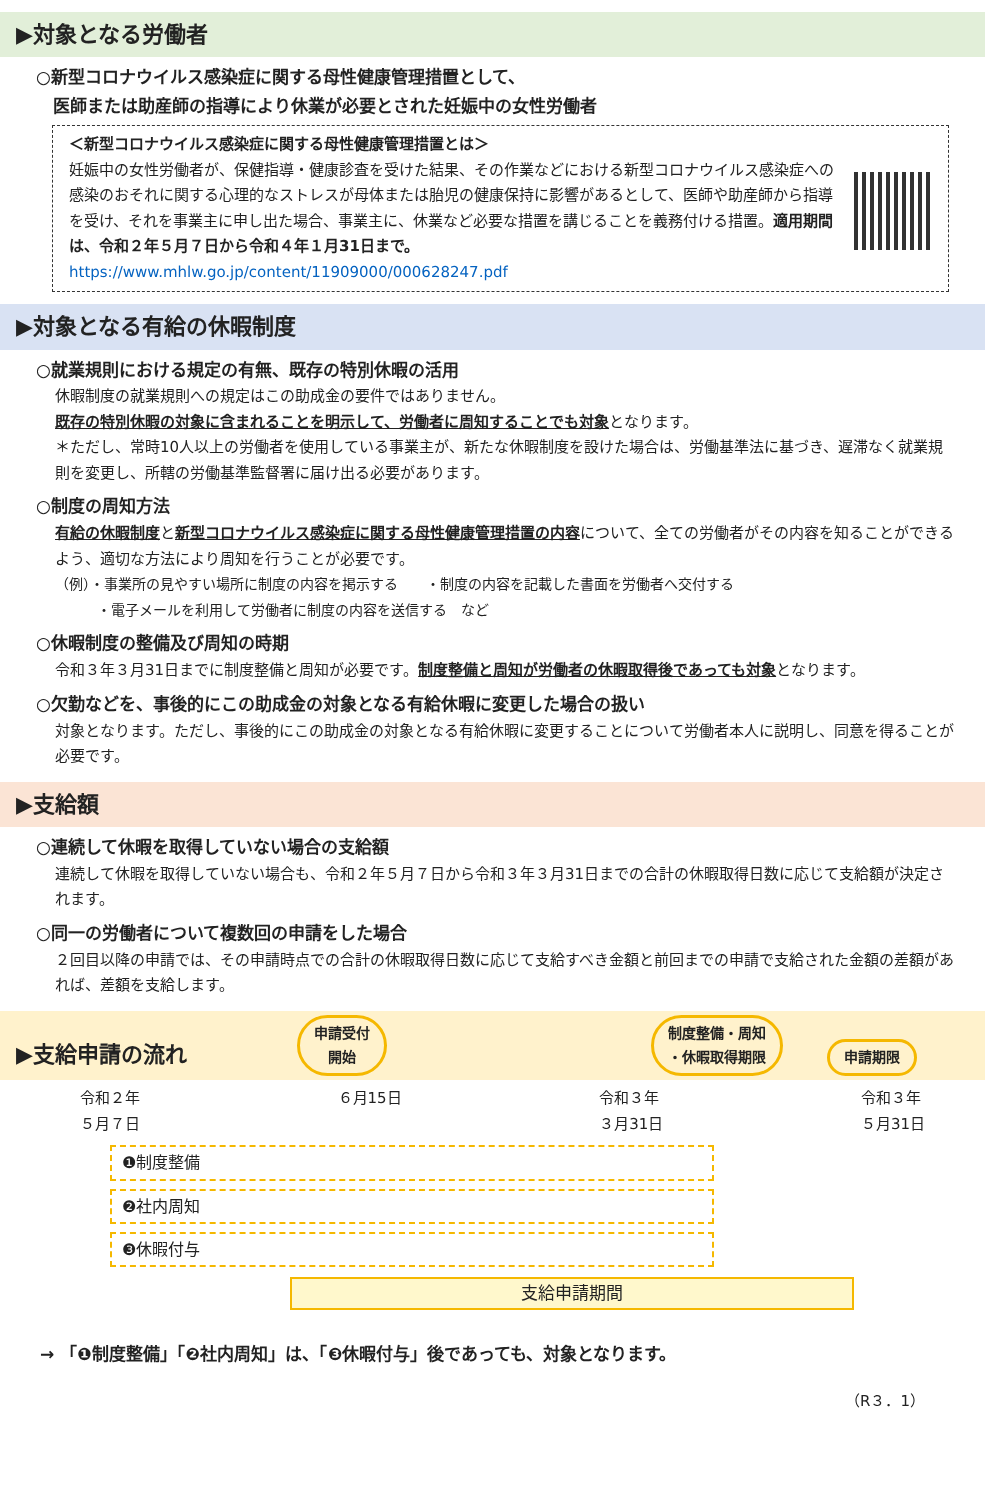▶対象となる労働者
○新型コロナウイルス感染症に関する母性健康管理措置として、
　医師または助産師の指導により休業が必要とされた妊娠中の女性労働者
＜新型コロナウイルス感染症に関する母性健康管理措置とは＞
妊娠中の女性労働者が、保健指導・健康診査を受けた結果、その作業などにおける新型コロナウイルス感染症への感染のおそれに関する心理的なストレスが母体または胎児の健康保持に影響があるとして、医師や助産師から指導を受け、それを事業主に申し出た場合、事業主に、休業など必要な措置を講じることを義務付ける措置。適用期間は、令和２年５月７日から令和４年１月31日まで。
https://www.mhlw.go.jp/content/11909000/000628247.pdf
▶対象となる有給の休暇制度
○就業規則における規定の有無、既存の特別休暇の活用
休暇制度の就業規則への規定はこの助成金の要件ではありません。
既存の特別休暇の対象に含まれることを明示して、労働者に周知することでも対象となります。
＊ただし、常時10人以上の労働者を使用している事業主が、新たな休暇制度を設けた場合は、労働基準法に基づき、遅滞なく就業規則を変更し、所轄の労働基準監督署に届け出る必要があります。
○制度の周知方法
有給の休暇制度と新型コロナウイルス感染症に関する母性健康管理措置の内容について、全ての労働者がその内容を知ることができるよう、適切な方法により周知を行うことが必要です。
（例）・事業所の見やすい場所に制度の内容を掲示する　　・制度の内容を記載した書面を労働者へ交付する
　　　・電子メールを利用して労働者に制度の内容を送信する　など
○休暇制度の整備及び周知の時期
令和３年３月31日までに制度整備と周知が必要です。制度整備と周知が労働者の休暇取得後であっても対象となります。
○欠勤などを、事後的にこの助成金の対象となる有給休暇に変更した場合の扱い
対象となります。ただし、事後的にこの助成金の対象となる有給休暇に変更することについて労働者本人に説明し、同意を得ることが必要です。
▶支給額
○連続して休暇を取得していない場合の支給額
連続して休暇を取得していない場合も、令和２年５月７日から令和３年３月31日までの合計の休暇取得日数に応じて支給額が決定されます。
○同一の労働者について複数回の申請をした場合
２回目以降の申請では、その申請時点での合計の休暇取得日数に応じて支給すべき金額と前回までの申請で支給された金額の差額があれば、差額を支給します。
▶支給申請の流れ　　　　　申請受付
開始　　　　　　　　　　　　制度整備・周知
・休暇取得期限　　申請期限
令和２年
５月７日 ６月15日 令和３年
３月31日 令和３年
５月31日
❶制度整備
❷社内周知
❸休暇付与
支給申請期間
→ 「❶制度整備」「❷社内周知」は、「❸休暇付与」後であっても、対象となります。
（R３．1）